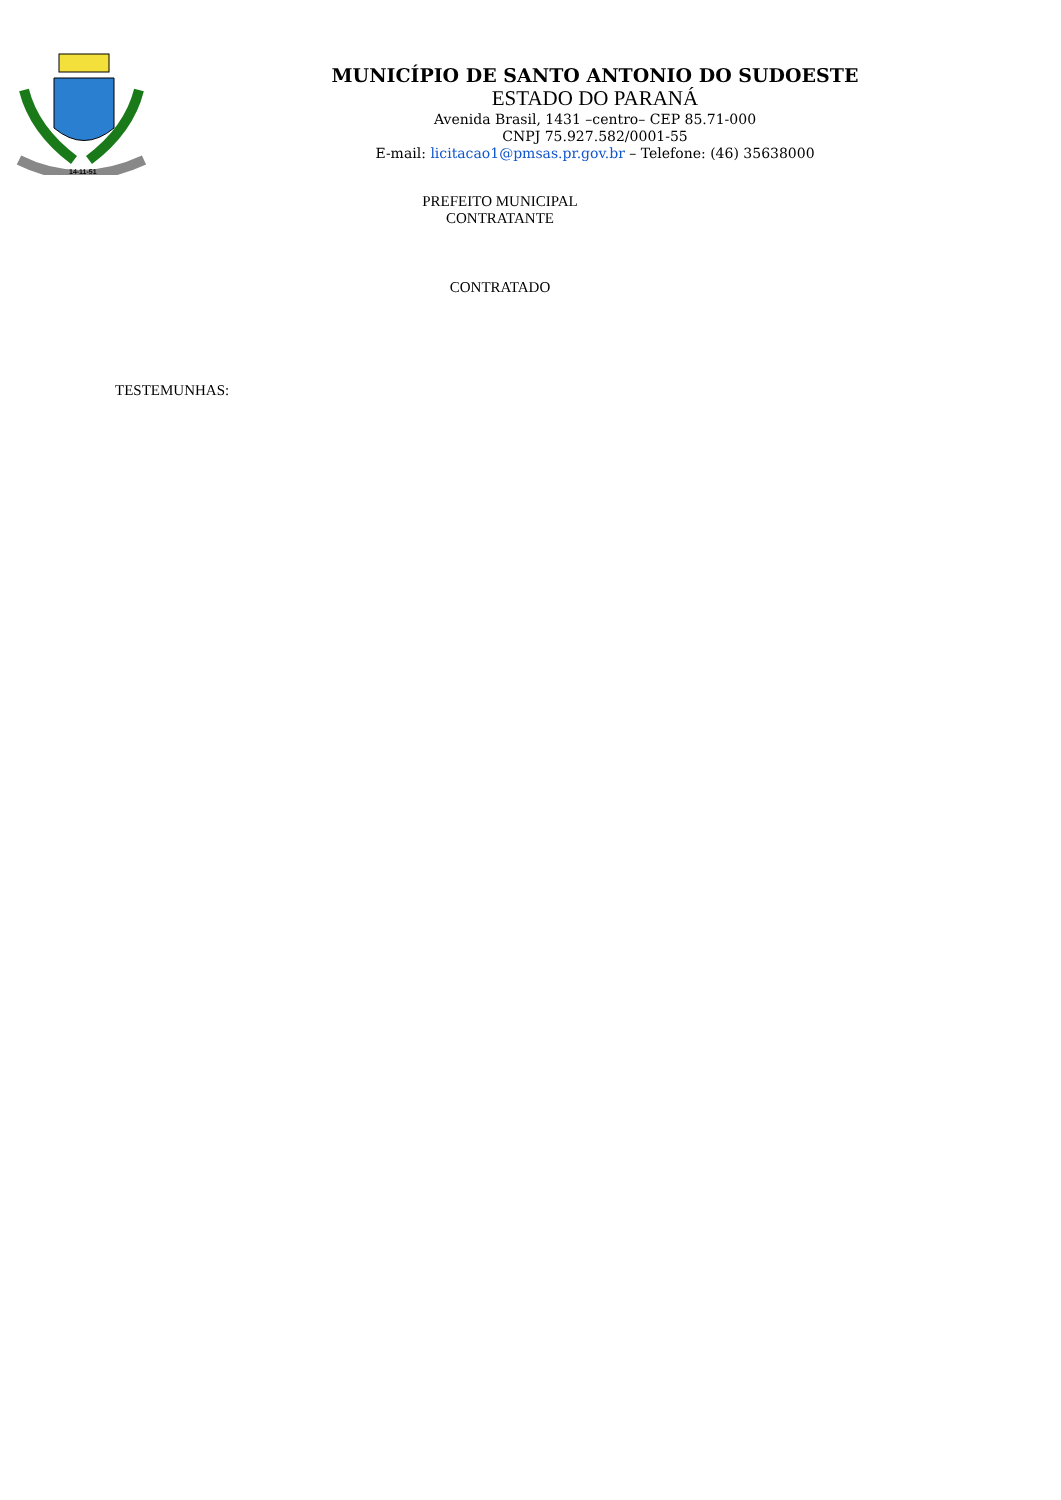14-11-51
MUNICÍPIO DE SANTO ANTONIO DO SUDOESTE
ESTADO DO PARANÁ
Avenida Brasil, 1431 –centro– CEP 85.71-000
CNPJ 75.927.582/0001-55
E-mail: licitacao1@pmsas.pr.gov.br – Telefone: (46) 35638000
PREFEITO MUNICIPAL
CONTRATANTE
CONTRATADO
TESTEMUNHAS: